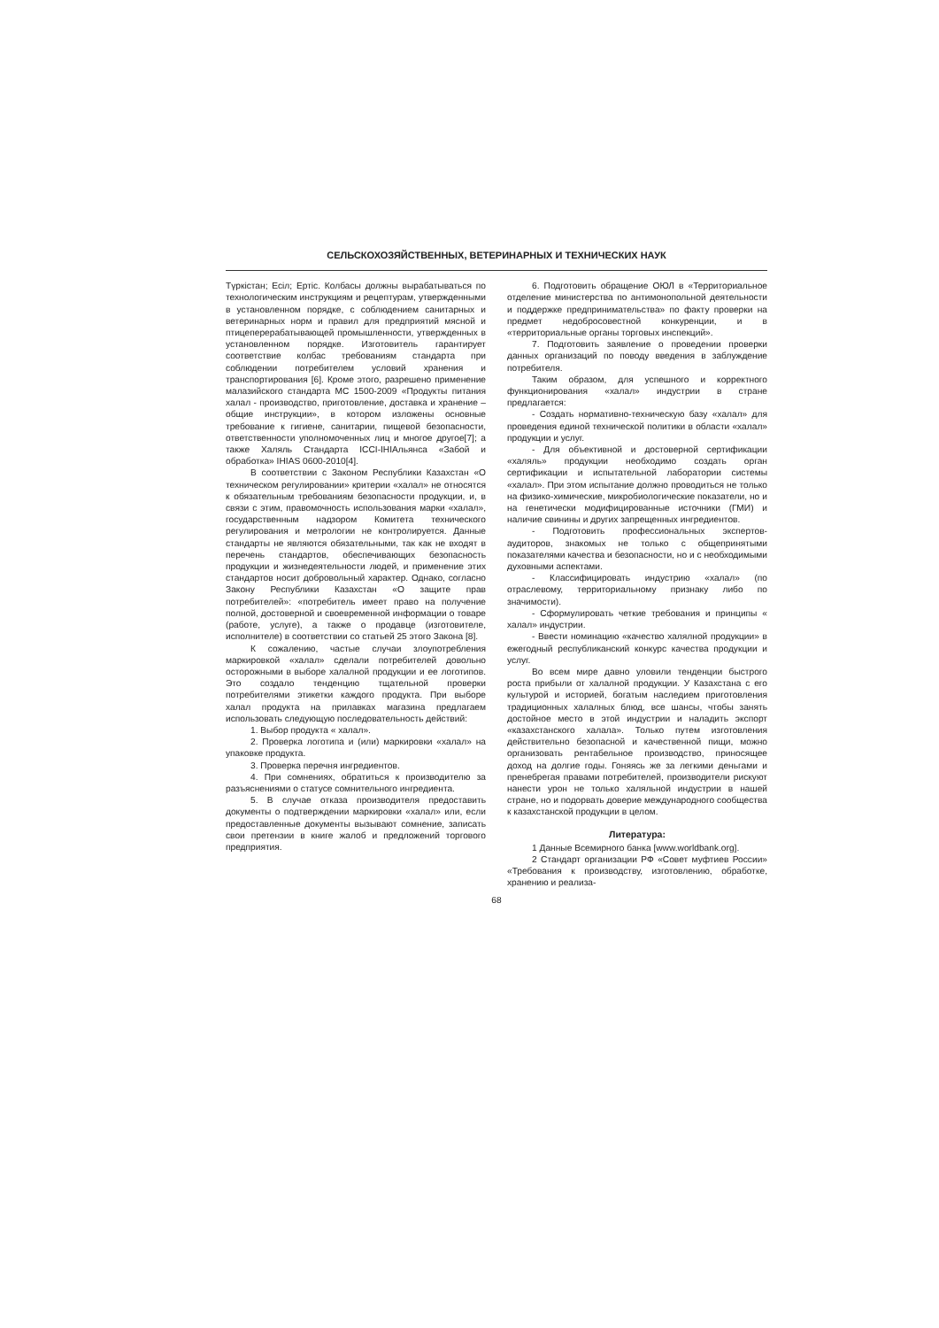СЕЛЬСКОХОЗЯЙСТВЕННЫХ, ВЕТЕРИНАРНЫХ И ТЕХНИЧЕСКИХ НАУК
Түркістан; Есіл; Ертіс. Колбасы должны вырабатываться по технологическим инструкциям и рецептурам, утвержденными в установленном порядке, с соблюдением санитарных и ветеринарных норм и правил для предприятий мясной и птицеперерабатывающей промышленности, утвержденных в установленном порядке. Изготовитель гарантирует соответствие колбас требованиям стандарта при соблюдении потребителем условий хранения и транспортирования [6]. Кроме этого, разрешено применение малазийского стандарта МС 1500-2009 «Продукты питания халал - производство, приготовление, доставка и хранение – общие инструкции», в котором изложены основные требование к гигиене, санитарии, пищевой безопасности, ответственности уполномоченных лиц и многое другое[7]; а также Халяль Стандарта ICCI-IHIАльянса «Забой и обработка» IHIAS 0600-2010[4].
В соответствии с Законом Республики Казахстан «О техническом регулировании» критерии «халал» не относятся к обязательным требованиям безопасности продукции, и, в связи с этим, правомочность использования марки «халал», государственным надзором Комитета технического регулирования и метрологии не контролируется. Данные стандарты не являются обязательными, так как не входят в перечень стандартов, обеспечивающих безопасность продукции и жизнедеятельности людей, и применение этих стандартов носит добровольный характер. Однако, согласно Закону Республики Казахстан «О защите прав потребителей»: «потребитель имеет право на получение полной, достоверной и своевременной информации о товаре (работе, услуге), а также о продавце (изготовителе, исполнителе) в соответствии со статьей 25 этого Закона [8].
К сожалению, частые случаи злоупотребления маркировкой «халал» сделали потребителей довольно осторожными в выборе халалной продукции и ее логотипов. Это создало тенденцию тщательной проверки потребителями этикетки каждого продукта. При выборе халал продукта на прилавках магазина предлагаем использовать следующую последовательность действий:
1. Выбор продукта « халал».
2. Проверка логотипа и (или) маркировки «халал» на упаковке продукта.
3. Проверка перечня ингредиентов.
4. При сомнениях, обратиться к производителю за разъяснениями о статусе сомнительного ингредиента.
5. В случае отказа производителя предоставить документы о подтверждении маркировки «халал» или, если предоставленные документы вызывают сомнение, записать свои претензии в книге жалоб и предложений торгового предприятия.
6. Подготовить обращение ОЮЛ в «Территориальное отделение министерства по антимонопольной деятельности и поддержке предпринимательства» по факту проверки на предмет недобросовестной конкуренции, и в «территориальные органы торговых инспекций».
7. Подготовить заявление о проведении проверки данных организаций по поводу введения в заблуждение потребителя.
Таким образом, для успешного и корректного функционирования «халал» индустрии в стране предлагается:
- Создать нормативно-техническую базу «халал» для проведения единой технической политики в области «халал» продукции и услуг.
- Для объективной и достоверной сертификации «халяль» продукции необходимо создать орган сертификации и испытательной лаборатории системы «халал». При этом испытание должно проводиться не только на физико-химические, микробиологические показатели, но и на генетически модифицированные источники (ГМИ) и наличие свинины и других запрещенных ингредиентов.
- Подготовить профессиональных экспертов-аудиторов, знакомых не только с общепринятыми показателями качества и безопасности, но и с необходимыми духовными аспектами.
- Классифицировать индустрию «халал» (по отраслевому, территориальному признаку либо по значимости).
- Сформулировать четкие требования и принципы « халал» индустрии.
- Ввести номинацию «качество халялной продукции» в ежегодный республиканский конкурс качества продукции и услуг.
Во всем мире давно уловили тенденции быстрого роста прибыли от халалной продукции. У Казахстана с его культурой и историей, богатым наследием приготовления традиционных халалных блюд, все шансы, чтобы занять достойное место в этой индустрии и наладить экспорт «казахстанского халала». Только путем изготовления действительно безопасной и качественной пищи, можно организовать рентабельное производство, приносящее доход на долгие годы. Гоняясь же за легкими деньгами и пренебрегая правами потребителей, производители рискуют нанести урон не только халяльной индустрии в нашей стране, но и подорвать доверие международного сообщества к казахстанской продукции в целом.
Литература:
1 Данные Всемирного банка [www.worldbank.org].
2 Стандарт организации РФ «Совет муфтиев России» «Требования к производству, изготовлению, обработке, хранению и реализа-
68